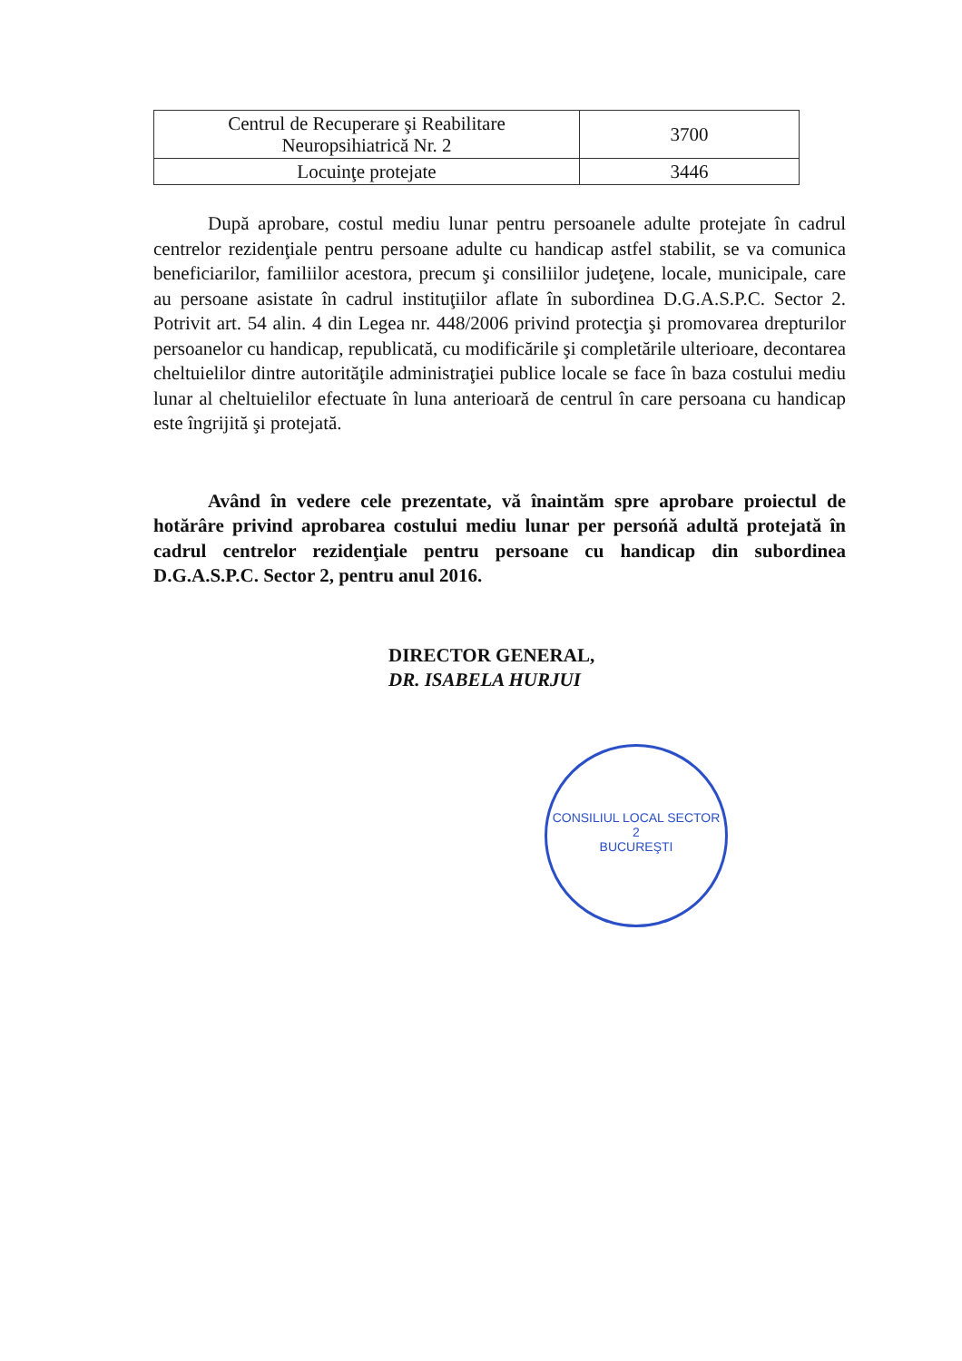| Centrul de Recuperare şi Reabilitare Neuropsihiatrică Nr. 2 | 3700 |
| Locuinţe protejate | 3446 |
După aprobare, costul mediu lunar pentru persoanele adulte protejate în cadrul centrelor rezidenţiale pentru persoane adulte cu handicap astfel stabilit, se va comunica beneficiarilor, familiilor acestora, precum şi consiliilor judeţene, locale, municipale, care au persoane asistate în cadrul instituţiilor aflate în subordinea D.G.A.S.P.C. Sector 2. Potrivit art. 54 alin. 4 din Legea nr. 448/2006 privind protecţia şi promovarea drepturilor persoanelor cu handicap, republicată, cu modificările şi completările ulterioare, decontarea cheltuielilor dintre autorităţile administraţiei publice locale se face în baza costului mediu lunar al cheltuielilor efectuate în luna anterioară de centrul în care persoana cu handicap este îngrijită şi protejată.
Având în vedere cele prezentate, vă înaintăm spre aprobare proiectul de hotărâre privind aprobarea costului mediu lunar per persońă adultă protejată în cadrul centrelor rezidenţiale pentru persoane cu handicap din subordinea D.G.A.S.P.C. Sector 2, pentru anul 2016.
DIRECTOR GENERAL,
DR. ISABELA HURJUI
CONSILIUL LOCAL SECTOR 2
BUCUREŞTI